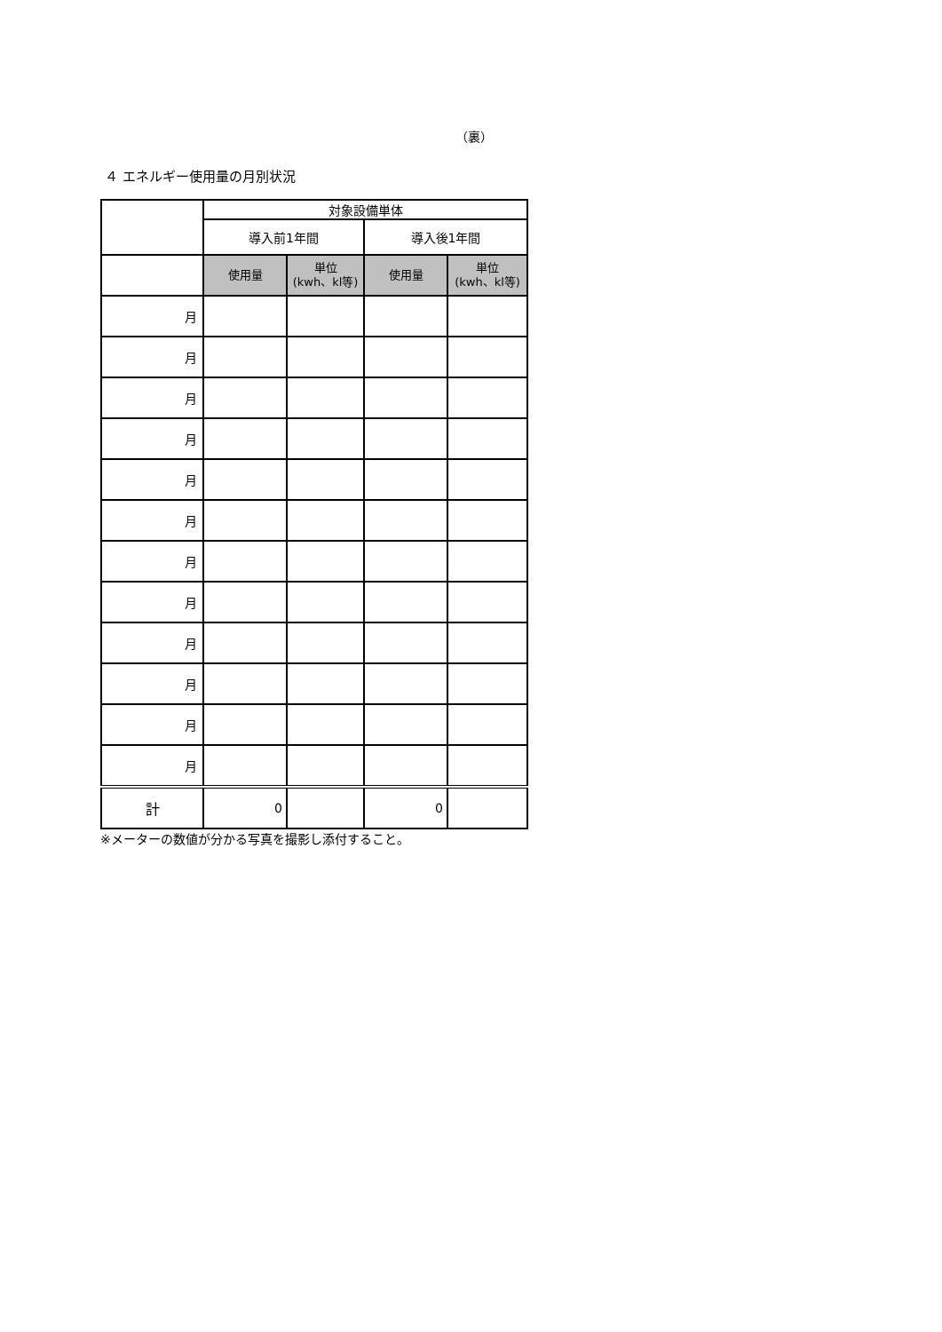（裏）
４ エネルギー使用量の月別状況
| | 対象設備単体 | | | |
| --- | --- | --- | --- | --- |
| | 導入前1年間 | | 導入後1年間 | |
| | 使用量 | 単位 (kwh、kl等) | 使用量 | 単位 (kwh、kl等) |
| 月 | | | | |
| 月 | | | | |
| 月 | | | | |
| 月 | | | | |
| 月 | | | | |
| 月 | | | | |
| 月 | | | | |
| 月 | | | | |
| 月 | | | | |
| 月 | | | | |
| 月 | | | | |
| 月 | | | | |
| 計 | 0 | | 0 | |
※メーターの数値が分かる写真を撮影し添付すること。